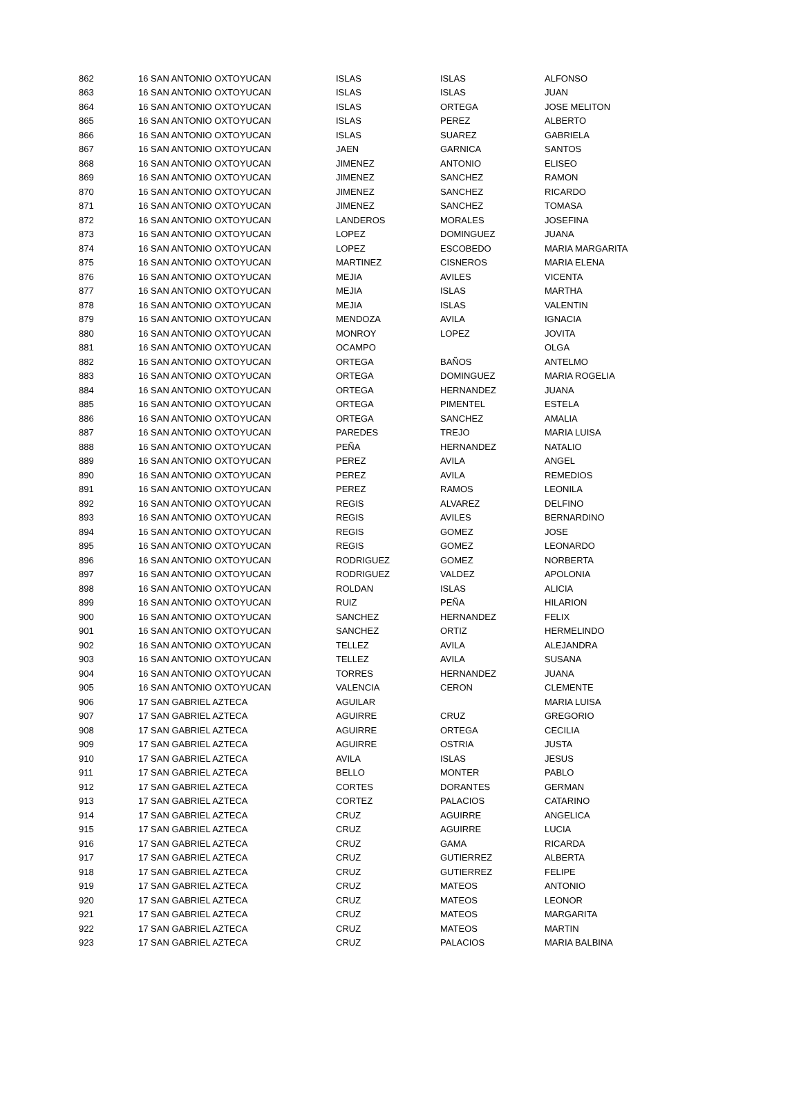| 862 | 16 SAN ANTONIO OXTOYUCAN | ISLAS | ISLAS | ALFONSO |
| 863 | 16 SAN ANTONIO OXTOYUCAN | ISLAS | ISLAS | JUAN |
| 864 | 16 SAN ANTONIO OXTOYUCAN | ISLAS | ORTEGA | JOSE MELITON |
| 865 | 16 SAN ANTONIO OXTOYUCAN | ISLAS | PEREZ | ALBERTO |
| 866 | 16 SAN ANTONIO OXTOYUCAN | ISLAS | SUAREZ | GABRIELA |
| 867 | 16 SAN ANTONIO OXTOYUCAN | JAEN | GARNICA | SANTOS |
| 868 | 16 SAN ANTONIO OXTOYUCAN | JIMENEZ | ANTONIO | ELISEO |
| 869 | 16 SAN ANTONIO OXTOYUCAN | JIMENEZ | SANCHEZ | RAMON |
| 870 | 16 SAN ANTONIO OXTOYUCAN | JIMENEZ | SANCHEZ | RICARDO |
| 871 | 16 SAN ANTONIO OXTOYUCAN | JIMENEZ | SANCHEZ | TOMASA |
| 872 | 16 SAN ANTONIO OXTOYUCAN | LANDEROS | MORALES | JOSEFINA |
| 873 | 16 SAN ANTONIO OXTOYUCAN | LOPEZ | DOMINGUEZ | JUANA |
| 874 | 16 SAN ANTONIO OXTOYUCAN | LOPEZ | ESCOBEDO | MARIA MARGARITA |
| 875 | 16 SAN ANTONIO OXTOYUCAN | MARTINEZ | CISNEROS | MARIA ELENA |
| 876 | 16 SAN ANTONIO OXTOYUCAN | MEJIA | AVILES | VICENTA |
| 877 | 16 SAN ANTONIO OXTOYUCAN | MEJIA | ISLAS | MARTHA |
| 878 | 16 SAN ANTONIO OXTOYUCAN | MEJIA | ISLAS | VALENTIN |
| 879 | 16 SAN ANTONIO OXTOYUCAN | MENDOZA | AVILA | IGNACIA |
| 880 | 16 SAN ANTONIO OXTOYUCAN | MONROY | LOPEZ | JOVITA |
| 881 | 16 SAN ANTONIO OXTOYUCAN | OCAMPO | | OLGA |
| 882 | 16 SAN ANTONIO OXTOYUCAN | ORTEGA | BAÑOS | ANTELMO |
| 883 | 16 SAN ANTONIO OXTOYUCAN | ORTEGA | DOMINGUEZ | MARIA ROGELIA |
| 884 | 16 SAN ANTONIO OXTOYUCAN | ORTEGA | HERNANDEZ | JUANA |
| 885 | 16 SAN ANTONIO OXTOYUCAN | ORTEGA | PIMENTEL | ESTELA |
| 886 | 16 SAN ANTONIO OXTOYUCAN | ORTEGA | SANCHEZ | AMALIA |
| 887 | 16 SAN ANTONIO OXTOYUCAN | PAREDES | TREJO | MARIA LUISA |
| 888 | 16 SAN ANTONIO OXTOYUCAN | PEÑA | HERNANDEZ | NATALIO |
| 889 | 16 SAN ANTONIO OXTOYUCAN | PEREZ | AVILA | ANGEL |
| 890 | 16 SAN ANTONIO OXTOYUCAN | PEREZ | AVILA | REMEDIOS |
| 891 | 16 SAN ANTONIO OXTOYUCAN | PEREZ | RAMOS | LEONILA |
| 892 | 16 SAN ANTONIO OXTOYUCAN | REGIS | ALVAREZ | DELFINO |
| 893 | 16 SAN ANTONIO OXTOYUCAN | REGIS | AVILES | BERNARDINO |
| 894 | 16 SAN ANTONIO OXTOYUCAN | REGIS | GOMEZ | JOSE |
| 895 | 16 SAN ANTONIO OXTOYUCAN | REGIS | GOMEZ | LEONARDO |
| 896 | 16 SAN ANTONIO OXTOYUCAN | RODRIGUEZ | GOMEZ | NORBERTA |
| 897 | 16 SAN ANTONIO OXTOYUCAN | RODRIGUEZ | VALDEZ | APOLONIA |
| 898 | 16 SAN ANTONIO OXTOYUCAN | ROLDAN | ISLAS | ALICIA |
| 899 | 16 SAN ANTONIO OXTOYUCAN | RUIZ | PEÑA | HILARION |
| 900 | 16 SAN ANTONIO OXTOYUCAN | SANCHEZ | HERNANDEZ | FELIX |
| 901 | 16 SAN ANTONIO OXTOYUCAN | SANCHEZ | ORTIZ | HERMELINDO |
| 902 | 16 SAN ANTONIO OXTOYUCAN | TELLEZ | AVILA | ALEJANDRA |
| 903 | 16 SAN ANTONIO OXTOYUCAN | TELLEZ | AVILA | SUSANA |
| 904 | 16 SAN ANTONIO OXTOYUCAN | TORRES | HERNANDEZ | JUANA |
| 905 | 16 SAN ANTONIO OXTOYUCAN | VALENCIA | CERON | CLEMENTE |
| 906 | 17 SAN GABRIEL AZTECA | AGUILAR | | MARIA LUISA |
| 907 | 17 SAN GABRIEL AZTECA | AGUIRRE | CRUZ | GREGORIO |
| 908 | 17 SAN GABRIEL AZTECA | AGUIRRE | ORTEGA | CECILIA |
| 909 | 17 SAN GABRIEL AZTECA | AGUIRRE | OSTRIA | JUSTA |
| 910 | 17 SAN GABRIEL AZTECA | AVILA | ISLAS | JESUS |
| 911 | 17 SAN GABRIEL AZTECA | BELLO | MONTER | PABLO |
| 912 | 17 SAN GABRIEL AZTECA | CORTES | DORANTES | GERMAN |
| 913 | 17 SAN GABRIEL AZTECA | CORTEZ | PALACIOS | CATARINO |
| 914 | 17 SAN GABRIEL AZTECA | CRUZ | AGUIRRE | ANGELICA |
| 915 | 17 SAN GABRIEL AZTECA | CRUZ | AGUIRRE | LUCIA |
| 916 | 17 SAN GABRIEL AZTECA | CRUZ | GAMA | RICARDA |
| 917 | 17 SAN GABRIEL AZTECA | CRUZ | GUTIERREZ | ALBERTA |
| 918 | 17 SAN GABRIEL AZTECA | CRUZ | GUTIERREZ | FELIPE |
| 919 | 17 SAN GABRIEL AZTECA | CRUZ | MATEOS | ANTONIO |
| 920 | 17 SAN GABRIEL AZTECA | CRUZ | MATEOS | LEONOR |
| 921 | 17 SAN GABRIEL AZTECA | CRUZ | MATEOS | MARGARITA |
| 922 | 17 SAN GABRIEL AZTECA | CRUZ | MATEOS | MARTIN |
| 923 | 17 SAN GABRIEL AZTECA | CRUZ | PALACIOS | MARIA BALBINA |